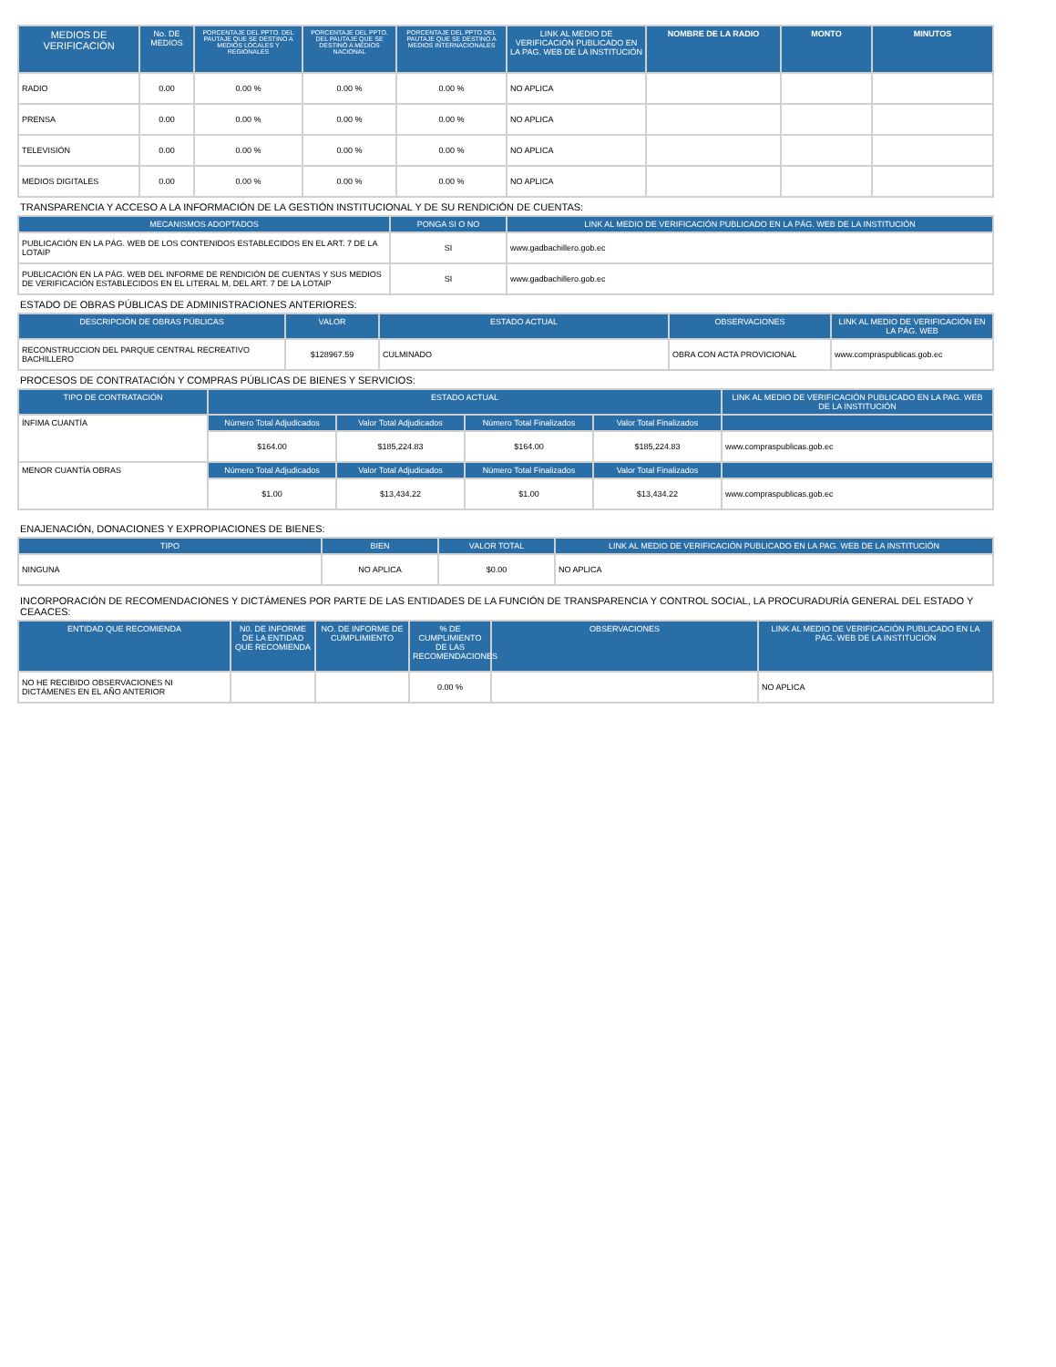| MEDIOS DE VERIFICACIÓN | No. DE MEDIOS | PORCENTAJE DEL PPTO. DEL PAUTAJE QUE SE DESTINO A MEDIOS LOCALES Y REGIONALES | PORCENTAJE DEL PPTO. DEL PAUTAJE QUE SE DESTINÓ A MEDIOS NACIONAL | PORCENTAJE DEL PPTO DEL PAUTAJE QUE SE DESTINO A MEDIOS INTERNACIONALES | LINK AL MEDIO DE VERIFICACIÓN PUBLICADO EN LA PAG. WEB DE LA INSTITUCIÓN | NOMBRE DE LA RADIO | MONTO | MINUTOS |
| --- | --- | --- | --- | --- | --- | --- | --- | --- |
| RADIO | 0.00 | 0.00 % | 0.00 % | 0.00 % | NO APLICA | | | |
| PRENSA | 0.00 | 0.00 % | 0.00 % | 0.00 % | NO APLICA | | | |
| TELEVISIÓN | 0.00 | 0.00 % | 0.00 % | 0.00 % | NO APLICA | | | |
| MEDIOS DIGITALES | 0.00 | 0.00 % | 0.00 % | 0.00 % | NO APLICA | | | |
TRANSPARENCIA Y ACCESO A LA INFORMACIÓN DE LA GESTIÓN INSTITUCIONAL Y DE SU RENDICIÓN DE CUENTAS:
| MECANISMOS ADOPTADOS | PONGA SI O NO | LINK AL MEDIO DE VERIFICACIÓN PUBLICADO EN LA PÁG. WEB DE LA INSTITUCIÓN |
| --- | --- | --- |
| PUBLICACIÓN EN LA PÁG. WEB DE LOS CONTENIDOS ESTABLECIDOS EN EL ART. 7 DE LA LOTAIP | SI | www.gadbachillero.gob.ec |
| PUBLICACIÓN EN LA PÁG. WEB DEL INFORME DE RENDICIÓN DE CUENTAS Y SUS MEDIOS DE VERIFICACIÓN ESTABLECIDOS EN EL LITERAL M, DEL ART. 7 DE LA LOTAIP | SI | www.gadbachillero.gob.ec |
ESTADO DE OBRAS PÚBLICAS DE ADMINISTRACIONES ANTERIORES:
| DESCRIPCIÓN DE OBRAS PÚBLICAS | VALOR | ESTADO ACTUAL | OBSERVACIONES | LINK AL MEDIO DE VERIFICACIÓN EN LA PÁG. WEB |
| --- | --- | --- | --- | --- |
| RECONSTRUCCION DEL PARQUE CENTRAL RECREATIVO BACHILLERO | $128967.59 | CULMINADO | OBRA CON ACTA PROVICIONAL | www.compraspublicas.gob.ec |
PROCESOS DE CONTRATACIÓN Y COMPRAS PÚBLICAS DE BIENES Y SERVICIOS:
| TIPO DE CONTRATACIÓN | ESTADO ACTUAL | | | | LINK AL MEDIO DE VERIFICACIÓN PUBLICADO EN LA PAG. WEB DE LA INSTITUCIÓN |
| --- | --- | --- | --- | --- | --- |
| ÍNFIMA CUANTÍA | Número Total Adjudicados | Valor Total Adjudicados | Número Total Finalizados | Valor Total Finalizados | |
| | $164.00 | $185,224.83 | $164.00 | $185,224.83 | www.compraspublicas.gob.ec |
| MENOR CUANTÍA OBRAS | Número Total Adjudicados | Valor Total Adjudicados | Número Total Finalizados | Valor Total Finalizados | |
| | $1.00 | $13,434.22 | $1.00 | $13,434.22 | www.compraspublicas.gob.ec |
ENAJENACIÓN, DONACIONES Y EXPROPIACIONES DE BIENES:
| TIPO | BIEN | VALOR TOTAL | LINK AL MEDIO DE VERIFICACIÓN PUBLICADO EN LA PAG. WEB DE LA INSTITUCIÓN |
| --- | --- | --- | --- |
| NINGUNA | NO APLICA | $0.00 | NO APLICA |
INCORPORACIÓN DE RECOMENDACIONES Y DICTÁMENES POR PARTE DE LAS ENTIDADES DE LA FUNCIÓN DE TRANSPARENCIA Y CONTROL SOCIAL, LA PROCURADURÍA GENERAL DEL ESTADO Y CEAACES:
| ENTIDAD QUE RECOMIENDA | N0. DE INFORME DE LA ENTIDAD QUE RECOMIENDA | NO. DE INFORME DE CUMPLIMIENTO | % DE CUMPLIMIENTO DE LAS RECOMENDACIONES | OBSERVACIONES | LINK AL MEDIO DE VERIFICACIÓN PUBLICADO EN LA PÁG. WEB DE LA INSTITUCIÓN |
| --- | --- | --- | --- | --- | --- |
| NO HE RECIBIDO OBSERVACIONES NI DICTÁMENES EN EL AÑO ANTERIOR | | | 0.00 % | | NO APLICA |